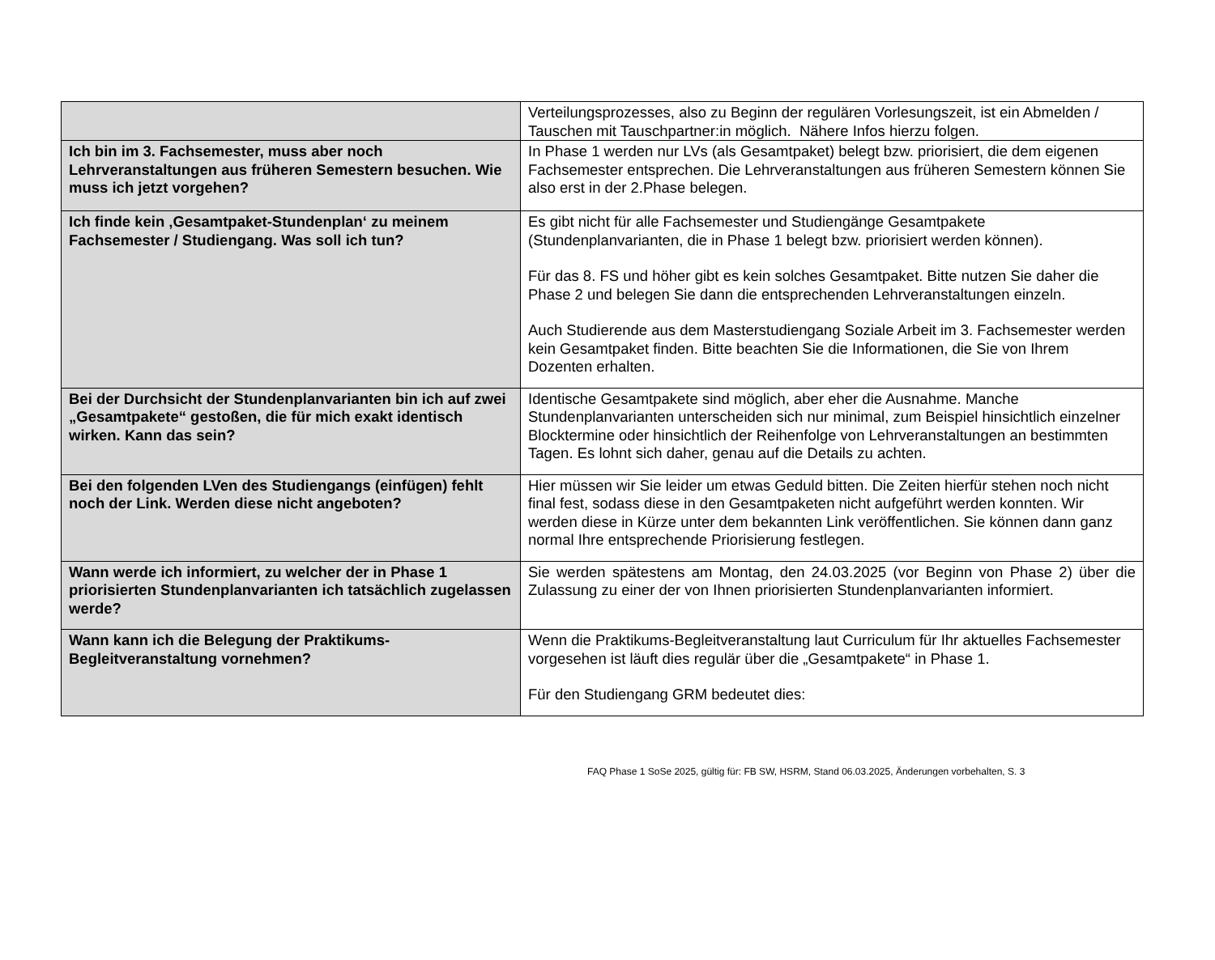| | Verteilungsprozesses, also zu Beginn der regulären Vorlesungszeit, ist ein Abmelden / Tauschen mit Tauschpartner:in möglich. Nähere Infos hierzu folgen. |
| Ich bin im 3. Fachsemester, muss aber noch Lehrveranstaltungen aus früheren Semestern besuchen. Wie muss ich jetzt vorgehen? | In Phase 1 werden nur LVs (als Gesamtpaket) belegt bzw. priorisiert, die dem eigenen Fachsemester entsprechen. Die Lehrveranstaltungen aus früheren Semestern können Sie also erst in der 2.Phase belegen. |
| Ich finde kein ‚Gesamtpaket-Stundenplan‘ zu meinem Fachsemester / Studiengang. Was soll ich tun? | Es gibt nicht für alle Fachsemester und Studiengänge Gesamtpakete (Stundenplanvarianten, die in Phase 1 belegt bzw. priorisiert werden können). Für das 8. FS und höher gibt es kein solches Gesamtpaket. Bitte nutzen Sie daher die Phase 2 und belegen Sie dann die entsprechenden Lehrveranstaltungen einzeln. Auch Studierende aus dem Masterstudiengang Soziale Arbeit im 3. Fachsemester werden kein Gesamtpaket finden. Bitte beachten Sie die Informationen, die Sie von Ihrem Dozenten erhalten. |
| Bei der Durchsicht der Stundenplanvarianten bin ich auf zwei „Gesamtpakete“ gestoßen, die für mich exakt identisch wirken. Kann das sein? | Identische Gesamtpakete sind möglich, aber eher die Ausnahme. Manche Stundenplanvarianten unterscheiden sich nur minimal, zum Beispiel hinsichtlich einzelner Blocktermine oder hinsichtlich der Reihenfolge von Lehrveranstaltungen an bestimmten Tagen. Es lohnt sich daher, genau auf die Details zu achten. |
| Bei den folgenden LVen des Studiengangs (einfügen) fehlt noch der Link. Werden diese nicht angeboten? | Hier müssen wir Sie leider um etwas Geduld bitten. Die Zeiten hierfür stehen noch nicht final fest, sodass diese in den Gesamtpaketen nicht aufgeführt werden konnten. Wir werden diese in Kürze unter dem bekannten Link veröffentlichen. Sie können dann ganz normal Ihre entsprechende Priorisierung festlegen. |
| Wann werde ich informiert, zu welcher der in Phase 1 priorisierten Stundenplanvarianten ich tatsächlich zugelassen werde? | Sie werden spätestens am Montag, den 24.03.2025 (vor Beginn von Phase 2) über die Zulassung zu einer der von Ihnen priorisierten Stundenplanvarianten informiert. |
| Wann kann ich die Belegung der Praktikums-Begleitveranstaltung vornehmen? | Wenn die Praktikums-Begleitveranstaltung laut Curriculum für Ihr aktuelles Fachsemester vorgesehen ist läuft dies regulär über die „Gesamtpakete“ in Phase 1. Für den Studiengang GRM bedeutet dies: |
FAQ Phase 1 SoSe 2025, gültig für: FB SW, HSRM, Stand 06.03.2025, Änderungen vorbehalten, S. 3